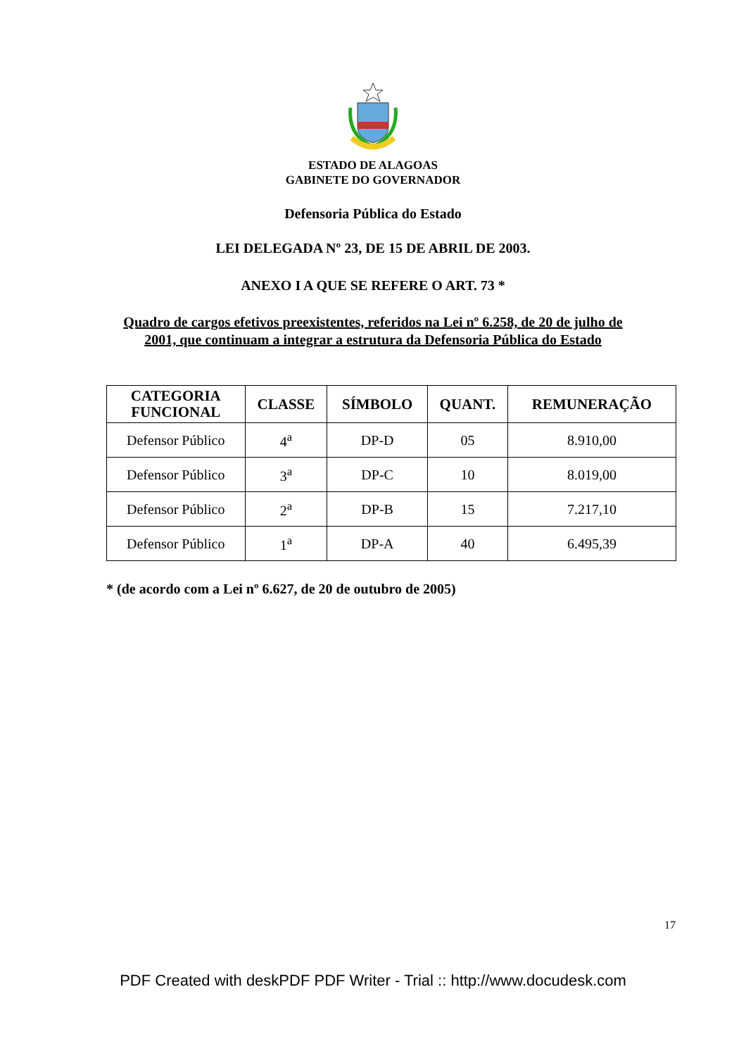ESTADO DE ALAGOAS
GABINETE DO GOVERNADOR
Defensoria Pública do Estado
LEI DELEGADA Nº 23, DE 15 DE ABRIL DE 2003.
ANEXO I A QUE SE REFERE O ART. 73 *
Quadro de cargos efetivos preexistentes, referidos na Lei nº 6.258, de 20 de julho de
2001, que continuam a integrar a estrutura da Defensoria Pública do Estado
| CATEGORIA FUNCIONAL | CLASSE | SÍMBOLO | QUANT. | REMUNERAÇÃO |
| --- | --- | --- | --- | --- |
| Defensor Público | 4<sup>a</sup> | DP-D | 05 | 8.910,00 |
| Defensor Público | 3<sup>a</sup> | DP-C | 10 | 8.019,00 |
| Defensor Público | 2<sup>a</sup> | DP-B | 15 | 7.217,10 |
| Defensor Público | 1<sup>a</sup> | DP-A | 40 | 6.495,39 |
* (de acordo com a Lei nº 6.627, de 20 de outubro de 2005)
17
PDF Created with deskPDF PDF Writer - Trial :: http://www.docudesk.com